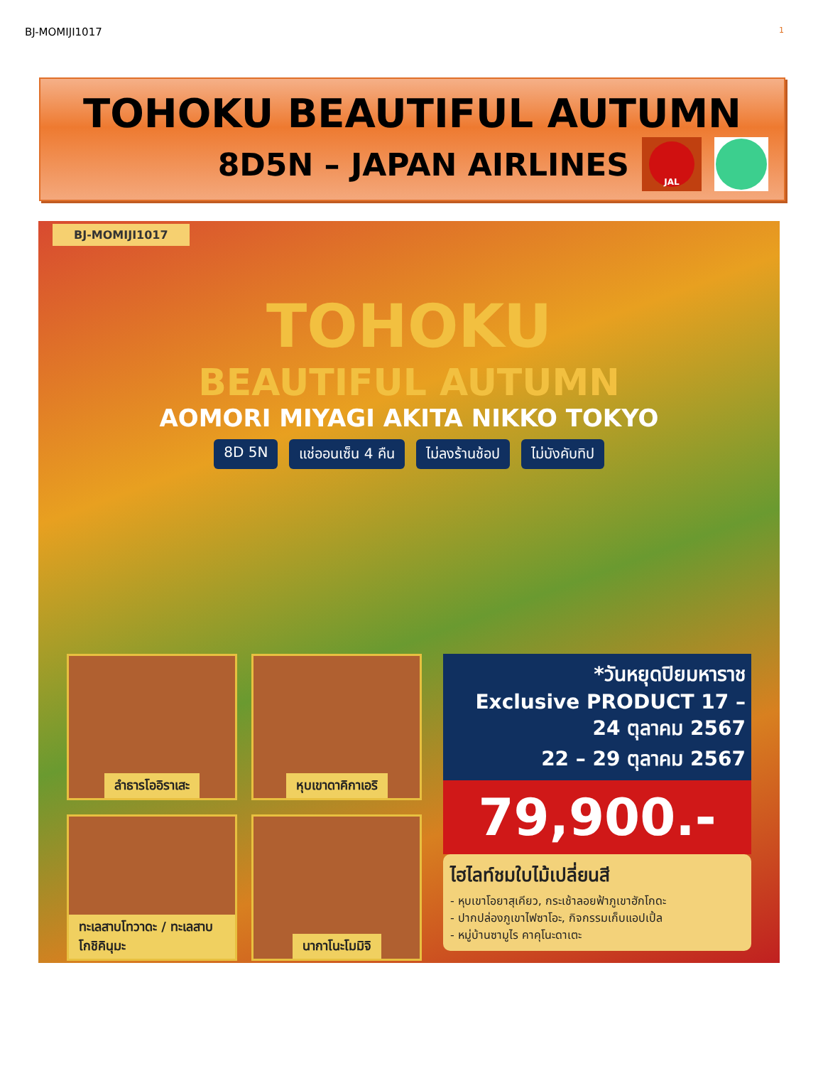BJ-MOMIJI1017 1
TOHOKU BEAUTIFUL AUTUMN
8D5N – JAPAN AIRLINES
JAL
BJ-MOMIJI1017
TOHOKU
BEAUTIFUL AUTUMN
AOMORI MIYAGI AKITA NIKKO TOKYO
8D 5N แช่ออนเซ็น 4 คืน ไม่ลงร้านช้อป ไม่บังคับทิป
ลำธารโออิราเสะ
หุบเขาดาคิกาเอริ
ทะเลสาบโทวาดะ / ทะเลสาบโกชิคินุมะ
นากาโนะโมมิจิ
*วันหยุดปิยมหาราช
Exclusive PRODUCT 17 – 24 ตุลาคม 2567
22 – 29 ตุลาคม 2567
79,900.-
ไฮไลท์ชมใบไม้เปลี่ยนสี
- หุบเขาโอยาสุเคียว, กระเช้าลอยฟ้าภูเขาฮักโกดะ
- ปากปล่องภูเขาไฟซาโอะ, กิจกรรมเก็บแอปเปิ้ล
- หมู่บ้านซามูไร คาคุโนะดาเตะ